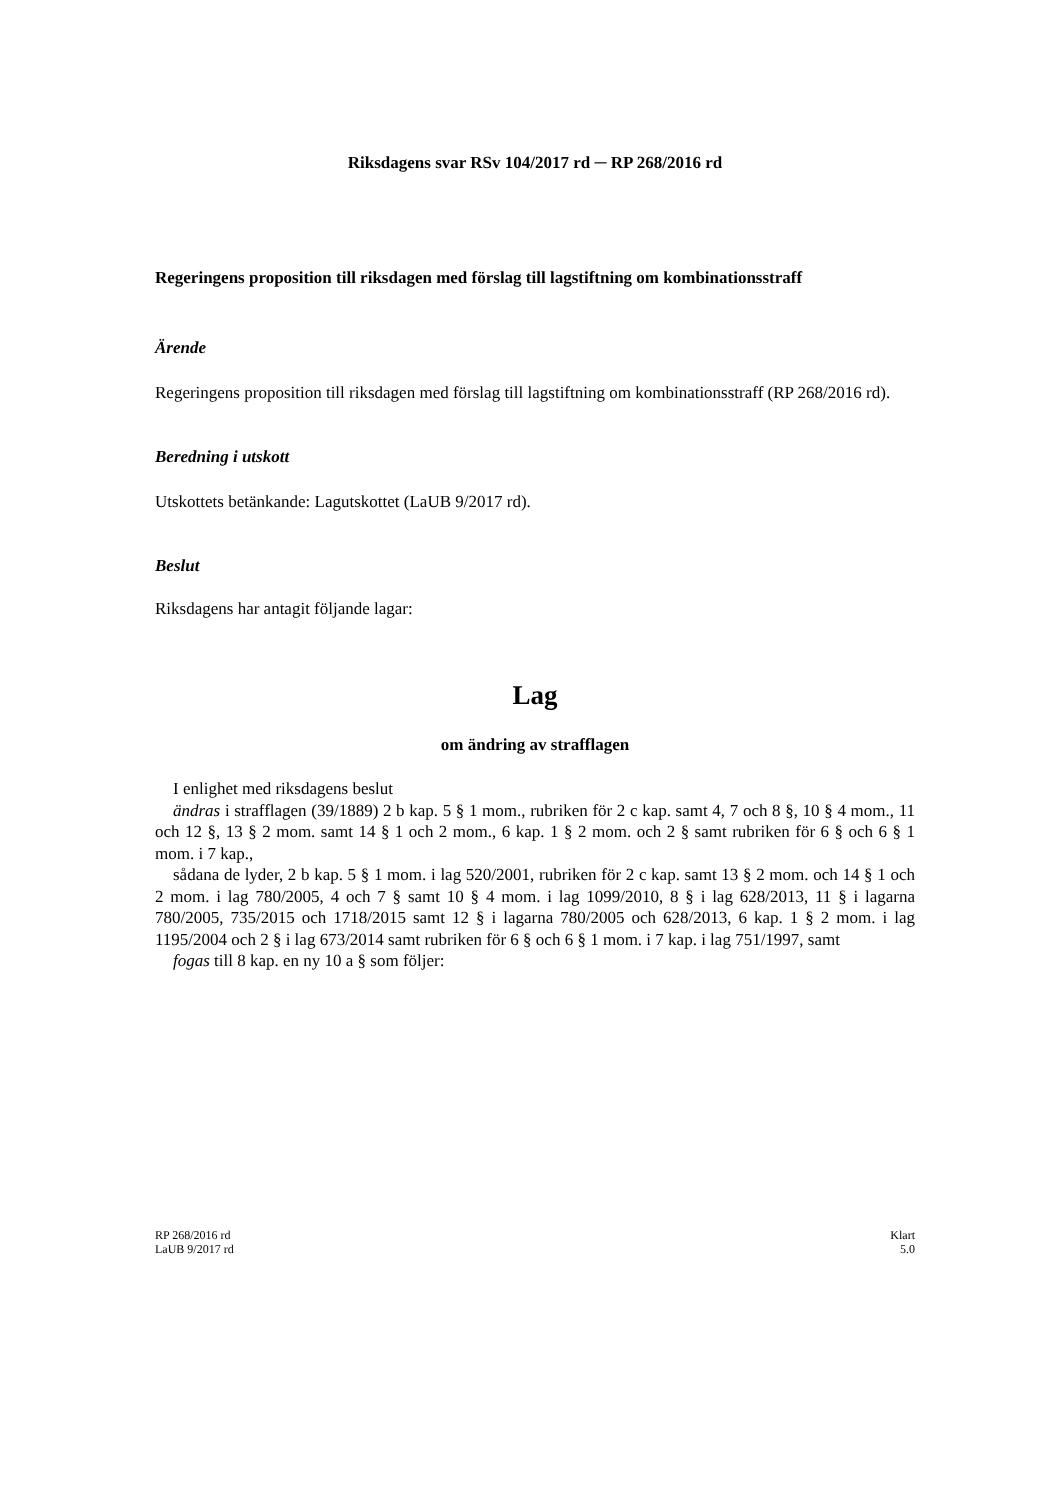Riksdagens svar RSv 104/2017 rd ─ RP 268/2016 rd
Regeringens proposition till riksdagen med förslag till lagstiftning om kombinationsstraff
Ärende
Regeringens proposition till riksdagen med förslag till lagstiftning om kombinationsstraff (RP 268/2016 rd).
Beredning i utskott
Utskottets betänkande: Lagutskottet (LaUB 9/2017 rd).
Beslut
Riksdagens har antagit följande lagar:
Lag
om ändring av strafflagen
I enlighet med riksdagens beslut
ändras i strafflagen (39/1889) 2 b kap. 5 § 1 mom., rubriken för 2 c kap. samt 4, 7 och 8 §, 10 § 4 mom., 11 och 12 §, 13 § 2 mom. samt 14 § 1 och 2 mom., 6 kap. 1 § 2 mom. och 2 § samt rubriken för 6 § och 6 § 1 mom. i 7 kap.,
sådana de lyder, 2 b kap. 5 § 1 mom. i lag 520/2001, rubriken för 2 c kap. samt 13 § 2 mom. och 14 § 1 och 2 mom. i lag 780/2005, 4 och 7 § samt 10 § 4 mom. i lag 1099/2010, 8 § i lag 628/2013, 11 § i lagarna 780/2005, 735/2015 och 1718/2015 samt 12 § i lagarna 780/2005 och 628/2013, 6 kap. 1 § 2 mom. i lag 1195/2004 och 2 § i lag 673/2014 samt rubriken för 6 § och 6 § 1 mom. i 7 kap. i lag 751/1997, samt
fogas till 8 kap. en ny 10 a § som följer:
RP 268/2016 rd
LaUB 9/2017 rd
Klart
5.0